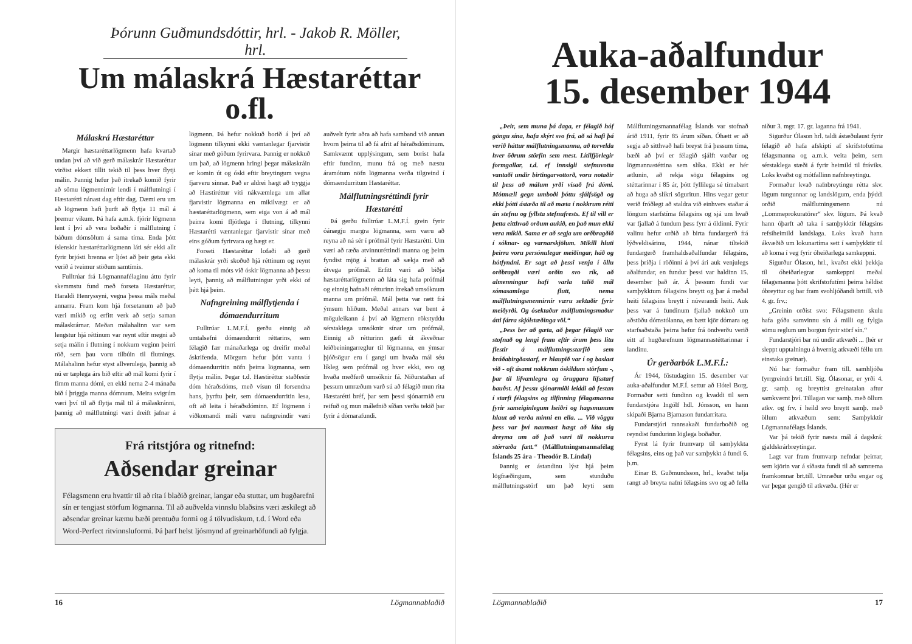Þórunn Guðmundsdóttir, hrl. - Jakob R. Möller, hrl.
Um málaskrá Hæstaréttar o.fl.
Málaskrá Hæstaréttar
Margir hæstaréttarlögmenn hafa kvartað undan því að við gerð málaskrár Hæstaréttar virðist ekkert tillit tekið til þess hver flytji málin. Þannig hefur það ítrekað komið fyrir að sömu lögmennirnir lendi í málflutningi í Hæstarétti nánast dag eftir dag. Dæmi eru um að lögmenn hafi þurft að flytja 11 mál á þremur vikum. Þá hafa a.m.k. fjórir lögmenn lent í því að vera boðaðir í málflutning í báðum dómsölum á sama tíma. Enda þótt íslenskir hæstaréttarlögmenn láti sér ekki allt fyrir brjósti brenna er ljóst að þeir geta ekki verið á tveimur stöðum samtímis.
Fulltrúar frá Lögmannafélaginu áttu fyrir skemmstu fund með forseta Hæstaréttar, Haraldi Henryssyni, vegna þessa máls meðal annarra. Fram kom hjá forsetanum að það væri mikið og erfitt verk að setja saman málaskrárnar. Meðan málahalinn var sem lengstur hjá réttinum var reynt eftir megni að setja málin í flutning í nokkurn veginn þeirri röð, sem þau voru tilbúin til flutnings. Málahalinn hefur styst allverulega, þannig að nú er tæplega árs bið eftir að mál komi fyrir í fimm manna dómi, en ekki nema 2-4 mánaða bið í þriggja manna dómnum. Meira svigrúm væri því til að flytja mál til á málaskránni, þannig að málflutningi væri dreift jafnar á lögmenn. Þá hefur nokkuð borið á því að lögmenn tilkynni ekki væntanlegar fjarvistir sínar með góðum fyrirvara. Þannig er nokkuð um það, að lögmenn hringi þegar málaskráin er komin út og óski eftir breytingum vegna fjarveru sinnar. Það er aldrei hægt að tryggja að Hæstiréttur viti nákvæmlega um allar fjarvistir lögmanna en mikilvægt er að hæstaréttarlögmenn, sem eiga von á að mál þeirra komi fljótlega í flutning, tilkynni Hæstarétti væntanlegar fjarvistir sínar með eins góðum fyrirvara og hægt er.
Forseti Hæstaréttar lofaði að gerð málaskrár yrði skoðuð hjá réttinum og reynt að koma til móts við óskir lögmanna að þessu leyti, þannig að málflutningur yrði ekki of þétt hjá þeim.
Nafngreining málflytjenda í dómaendurritum
Fulltrúar L.M.F.Í. gerðu einnig að umtalsefni dómaendurrit réttarins, sem félagið fær mánaðarlega og dreifir meðal áskrifenda. Mörgum hefur þótt vanta í dómaendurritin nöfn þeirra lögmanna, sem flytja málin. Þegar t.d. Hæstiréttur staðfestir dóm héraðsdóms, með vísun til forsendna hans, þyrftu þeir, sem dómaendurritin lesa, oft að leita í héraðsdóminn. Ef lögmenn í viðkomandi máli væru nafngreindir væri auðvelt fyrir aðra að hafa samband við annan hvorn þeirra til að fá afrit af héraðsdóminum. Samkvæmt upplýsingum, sem borist hafa eftir fundinn, munu frá og með næstu áramótum nöfn lögmanna verða tilgreind í dómaendurritum Hæstaréttar.
Málflutningsréttindi fyrir Hæstarétti
Þá gerðu fulltrúar L.M.F.Í. grein fyrir óánægju margra lögmanna, sem væru að reyna að ná sér í prófmál fyrir Hæstarétti. Um væri að ræða atvinnuréttindi manna og þeim fyndist mjög á brattan að sækja með að útvega prófmál. Erfitt væri að biðja hæstaréttarlögmenn að láta sig hafa prófmál og einnig hafnaði rétturinn ítrekað umsóknum manna um prófmál. Mál þetta var rætt frá ýmsum hliðum. Meðal annars var bent á möguleikann á því að lögmenn rökstyddu sérstaklega umsóknir sínar um prófmál. Einnig að rétturinn gæfi út ákveðnar leiðbeiningarreglur til lögmanna, en ýmsar þjóðsögur eru í gangi um hvaða mál séu líkleg sem prófmál og hver ekki, svo og hvaða meðferð umsóknir fá. Niðurstaðan af þessum umræðum varð sú að félagið mun rita Hæstarétti bréf, þar sem þessi sjónarmið eru reifuð og mun málefnið síðan verða tekið þar fyrir á dómarafundi.
Frá ritstjóra og ritnefnd:
Aðsendar greinar
Félagsmenn eru hvattir til að rita í blaðið greinar, langar eða stuttar, um hugðarefni sín er tengjast störfum lögmanna. Til að auðvelda vinnslu blaðsins væri æskilegt að aðsendar greinar kæmu bæði prentuðu formi og á tölvudiskum, t.d. í Word eða Word-Perfect ritvinnsluformi. Þá þarf helst ljósmynd af greinarhöfundi að fylgja.
16 Lögmannablaðið
Auka-aðalfundur
15. desember 1944
„Þeir, sem muna þá daga, er félagið hóf göngu sína, hafa skýrt svo frá, að sá hafi þá verið háttur málflutningsmanna, að torvelda hver öðrum störfin sem mest. Lítilfjörlegir formgallar, t.d. ef innsigli stefnuvotta vantaði undir birtingarvottorð, voru notaðir til þess að málum yrði vísað frá dómi. Mótmæli gegn umboði þóttu sjálfsögð og ekki þótti ástæða til að mæta í nokkrum rétti án stefnu og fyllsta stefnufrests. Ef til vill er þetta eitthvað orðum aukið, en það mun ekki vera mikið. Sama er að segja um orðbragðið í sóknar- og varnarskjölum. Mikill hluti þeirra voru persónulegar meiðingar, háð og hótfyndni. Er sagt að þessi venja í öllu orðbragði væri orðin svo rík, að almenningur hafi varla talið mál sómasamlega flutt, nema málflutningsmennirnir væru sektaðir fyrir meiðyrði. Og ósektaður málflutningsmaður átti fárra skjólstæðinga völ.“
„Þess ber að gæta, að þegar félagið var stofnað og lengi fram eftir árum þess litu flestir á málflutningsstarfið sem bráðabirgðastarf, er hlaupið var í og baslast við - oft ásamt nokkrum óskildum störfum -, þar til lífvænlegra og öruggara lífsstarf bauðst. Af þessu sjónarmiði leiddi að festan í starfi félagsins og tilfinning félagsmanna fyrir sameiginlegum heiðri og hagsmunum hlaut að verða minni en ella. ... Við vöggu þess var því naumast hægt að láta sig dreyma um að það væri til nokkurra stórræða fætt.“ (Málflutningsmannafélag Íslands 25 ára - Theodór B. Líndal)
Þannig er ástandinu lýst hjá þeim lögfræðingum, sem stunduðu málflutningsstörf um það leyti sem Málflutningsmannafélag Íslands var stofnað árið 1911, fyrir 85 árum síðan. Óhætt er að segja að sitthvað hafi breyst frá þessum tíma, bæði að því er félagið sjálft varðar og lögmannastéttina sem slíka. Ekki er hér ætlunin, að rekja sögu félagsins og stéttarinnar í 85 ár, þótt fyllilega sé tímabært að huga að slíkri söguritun. Hins vegar getur verið fróðlegt að staldra við einhvers staðar á löngum starfstíma félagsins og sjá um hvað var fjallað á fundum þess fyrr á öldinni. Fyrir valinu hefur orðið að birta fundargerð frá lýðveldisárinu, 1944, nánar tiltekið fundargerð framhaldsaðalfundar félagsins, þess þriðja í röðinni á því ári auk venjulegs aðalfundar, en fundur þessi var haldinn 15. desember það ár. Á þessum fundi var samþykktum félagsins breytt og þar á meðal heiti félagsins breytt í núverandi heiti. Auk þess var á fundinum fjallað nokkuð um aðstöðu dómstólanna, en bætt kjör dómara og starfsaðstaða þeirra hefur frá öndverðu verið eitt af hugðarefnum lögmannastéttarinnar í landinu.
Úr gerðarbók L.M.F.Í.:
Ár 1944, föstudaginn 15. desember var auka-aðalfundur M.F.Í. settur að Hótel Borg. Formaður setti fundinn og kvaddi til sem fundarstjóra Ingólf hdl. Jónsson, en hann skipaði Bjarna Bjarnason fundarritara.
Fundarstjóri rannsakaði fundarboðið og reyndist fundurinn löglega boðaður.
Fyrst lá fyrir frumvarp til samþykkta félagsins, eins og það var samþykkt á fundi 6. þ.m.
Einar B. Guðmundsson, hrl., kvaðst telja rangt að breyta nafni félagsins svo og að fella niður 3. mgr. 17. gr. laganna frá 1941.
Sigurður Ólason hrl. taldi ástæðulaust fyrir félagið að hafa afskipti af skrifstofutíma félagsmanna og a.m.k. veita þeim, sem sérstaklega stæði á fyrir heimild til fráviks. Loks kvaðst og mótfallinn nafnbreytingu.
Formaður kvað nafnbreytingu rétta skv. lögum tungunnar og landslögum, enda þýddi orðið málflutningsmenn nú „Lommeprokuratörer“ skv. lögum. Þá kvað hann óþarft að taka í samþykktir félagsins refsiheimild landslaga. Loks kvað hann ákvæðið um lokunartíma sett í samþykktir til að koma í veg fyrir óheiðarlega samkeppni.
Sigurður Ólason, hrl., kvaðst ekki þekkja til óheiðarlegrar samkeppni meðal félagsmanna þótt skrifstofutími þeirra héldist óbreyttur og bar fram svohljóðandi brttill. við 4. gr. frv.:
„Greinin orðist svo: Félagsmenn skulu hafa góða samvinnu sín á milli og fylgja sömu reglum um borgun fyrir störf sín.“
Fundarstjóri bar nú undir atkvæði ... (hér er sleppt upptalningu á hvernig atkvæði féllu um einstaka greinar).
Nú bar formaður fram till. samhljóða fyrrgreindri brt.till. Sig. Ólasonar, er yrði 4. gr. samþ. og breyttist greinatalan aftur samkvæmt því. Tillagan var samþ. með öllum atkv. og frv. í heild svo breytt samþ. með öllum atkvæðum sem: Samþykktir Lögmannafélags Íslands.
Var þá tekið fyrir næsta mál á dagskrá: gjaldskrárbreytingar.
Lagt var fram frumvarp nefndar þeirrar, sem kjörin var á síðasta fundi til að samræma framkomnar brt.till. Umræður urðu engar og var þegar gengið til atkvæða. (Hér er
Lögmannablaðið 17